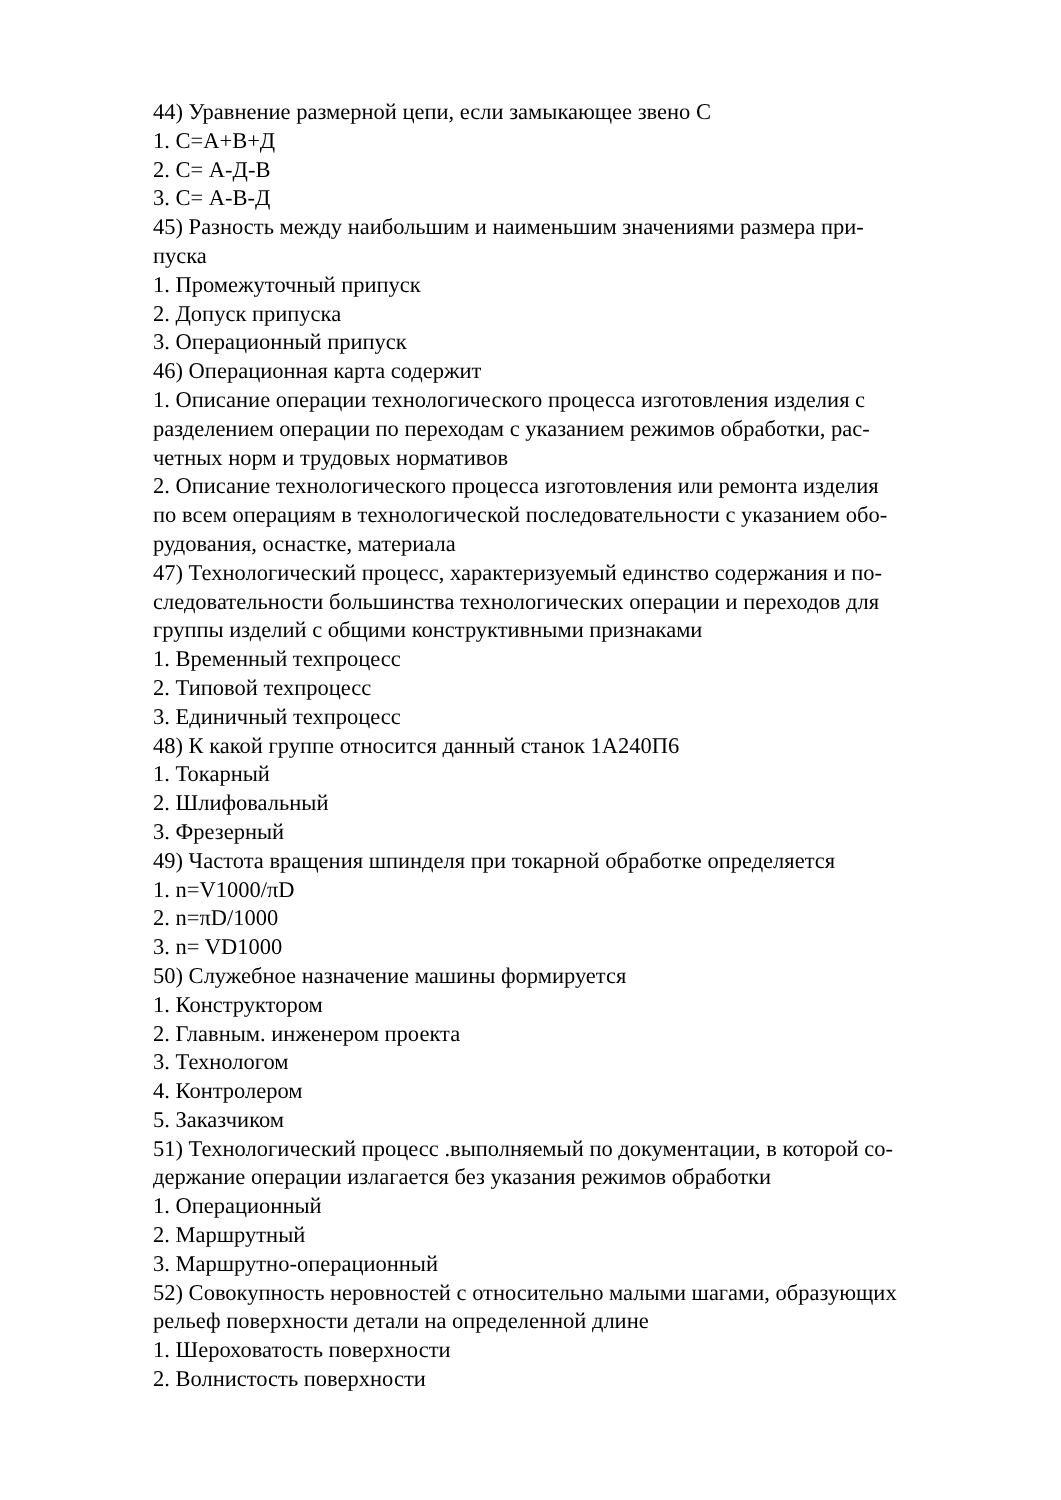44) Уравнение размерной цепи, если замыкающее звено С
1. С=А+В+Д
2. С= А-Д-В
3. С= А-В-Д
45) Разность между наибольшим и наименьшим значениями размера при-
пуска
1. Промежуточный припуск
2. Допуск припуска
3. Операционный припуск
46) Операционная карта содержит
1. Описание операции технологического процесса изготовления изделия с
разделением операции по переходам с указанием режимов обработки, рас-
четных норм и трудовых нормативов
2. Описание технологического процесса изготовления или ремонта изделия
по всем операциям в технологической последовательности с указанием обо-
рудования, оснастке, материала
47) Технологический процесс, характеризуемый единство содержания и по-
следовательности большинства технологических операции и переходов для
группы изделий с общими конструктивными признаками
1. Временный техпроцесс
2. Типовой техпроцесс
3. Единичный техпроцесс
48) К какой группе относится данный станок 1А240П6
1. Токарный
2. Шлифовальный
3. Фрезерный
49) Частота вращения шпинделя при токарной обработке определяется
1. n=V1000/πD
2. n=πD/1000
3. n= VD1000
50) Служебное назначение машины формируется
1. Конструктором
2. Главным. инженером проекта
3. Технологом
4. Контролером
5. Заказчиком
51) Технологический процесс .выполняемый по документации, в которой со-
держание операции излагается без указания режимов обработки
1. Операционный
2. Маршрутный
3. Маршрутно-операционный
52) Совокупность неровностей с относительно малыми шагами, образующих
рельеф поверхности детали на определенной длине
1. Шероховатость поверхности
2. Волнистость поверхности